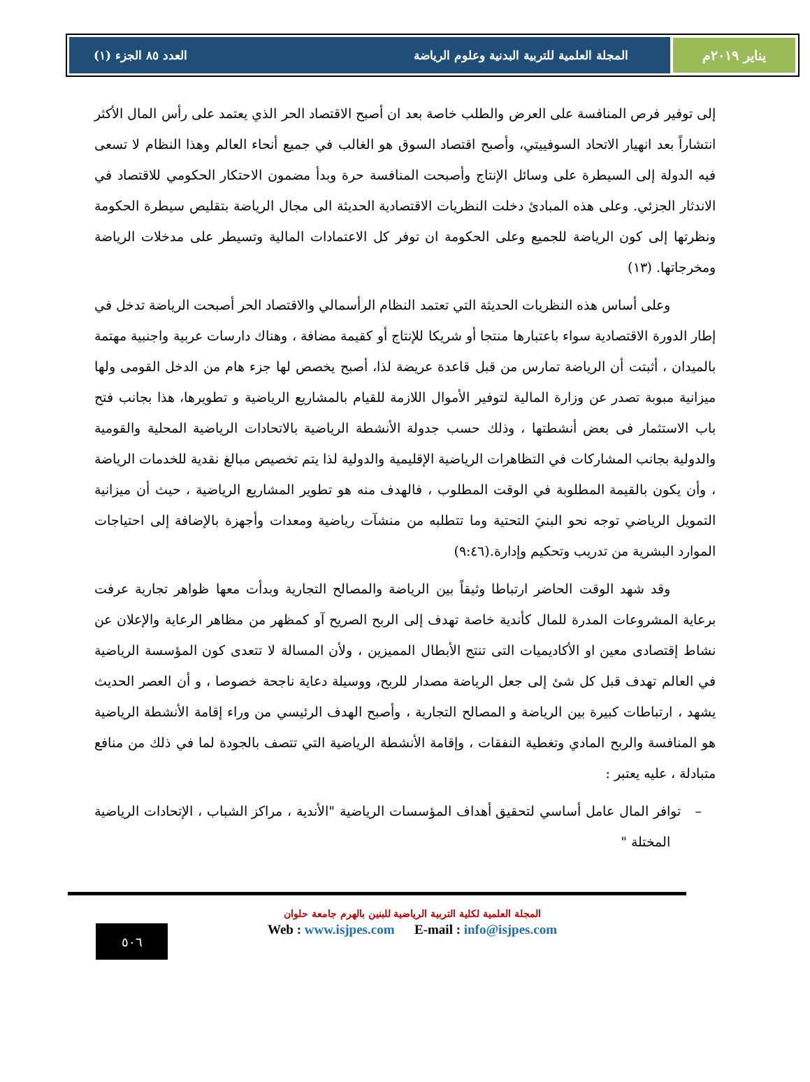يناير ٢٠١٩م المجلة العلمية للتربية البدنية وعلوم الرياضة العدد ٨٥ الجزء (١)
إلى توفير فرص المنافسة على العرض والطلب خاصة بعد ان أصبح الاقتصاد الحر الذي يعتمد على رأس المال الأكثر انتشاراً بعد انهيار الاتحاد السوفييتي، وأصبح اقتصاد السوق هو الغالب في جميع أنحاء العالم وهذا النظام لا تسعى فيه الدولة إلى السيطرة على وسائل الإنتاج وأصبحت المنافسة حرة وبدأ مضمون الاحتكار الحكومي للاقتصاد في الاندثار الجزئي. وعلى هذه المبادئ دخلت النظريات الاقتصادية الحديثة الى مجال الرياضة بتقليص سيطرة الحكومة ونظرتها إلى كون الرياضة للجميع وعلى الحكومة ان توفر كل الاعتمادات المالية وتسيطر على مدخلات الرياضة ومخرجاتها. (١٣)
وعلى أساس هذه النظريات الحديثة التي تعتمد النظام الرأسمالي والاقتصاد الحر أصبحت الرياضة تدخل في إطار الدورة الاقتصادية سواء باعتبارها منتجا أو شريكا للإنتاج أو كقيمة مضافة ، وهناك دارسات عربية واجنبية مهتمة بالميدان ، أثبتت أن الرياضة تمارس من قبل قاعدة عريضة لذا، أصبح يخصص لها جزء هام من الدخل القومى ولها ميزانية مبوبة تصدر عن وزارة المالية لتوفير الأموال اللازمة للقيام بالمشاريع الرياضية و تطويرها، هذا بجانب فتح باب الاستثمار فى بعض أنشطتها ، وذلك حسب جدولة الأنشطة الرياضية بالاتحادات الرياضية المحلية والقومية والدولية بجانب المشاركات في التظاهرات الرياضية الإقليمية والدولية لذا يتم تخصيص مبالغ نقدية للخدمات الرياضة ، وأن يكون بالقيمة المطلوبة في الوقت المطلوب ، فالهدف منه هو تطوير المشاريع الرياضية ، حيث أن ميزانية التمويل الرياضي توجه نحو البنيَ التحتية وما تتطلبه من منشآت رياضية ومعدات وأجهزة بالإضافة إلى احتياجات الموارد البشرية من تدريب وتحكيم وإدارة.(٩:٤٦)
وقد شهد الوقت الحاضر ارتباطا وثيقاً بين الرياضة والمصالح التجارية وبدأت معها ظواهر تجارية عرفت برعاية المشروعات المدرة للمال كأندية خاصة تهدف إلى الربح الصريح آو كمظهر من مظاهر الرعاية والإعلان عن نشاط إقتصادى معين او الأكاديميات التى تنتج الأبطال المميزين ، ولأن المسالة لا تتعدى كون المؤسسة الرياضية في العالم تهدف قبل كل شئ إلى جعل الرياضة مصدار للربح، ووسيلة دعاية ناجحة خصوصا ، و أن العصر الحديث يشهد ، ارتباطات كبيرة بين الرياضة و المصالح التجارية ، وأصبح الهدف الرئيسي من وراء إقامة الأنشطة الرياضية هو المنافسة والربح المادي وتغطية النفقات ، وإقامة الأنشطة الرياضية التي تتصف بالجودة لما في ذلك من منافع متبادلة ، عليه يعتبر :
– توافر المال عامل أساسي لتحقيق أهداف المؤسسات الرياضية "الأندية ، مراكز الشباب ، الإتحادات الرياضية المختلة "
المجلة العلمية لكلية التربية الرياضية للبنين بالهرم جامعة حلوان
Web : www.isjpes.com E-mail : info@isjpes.com
٥٠٦